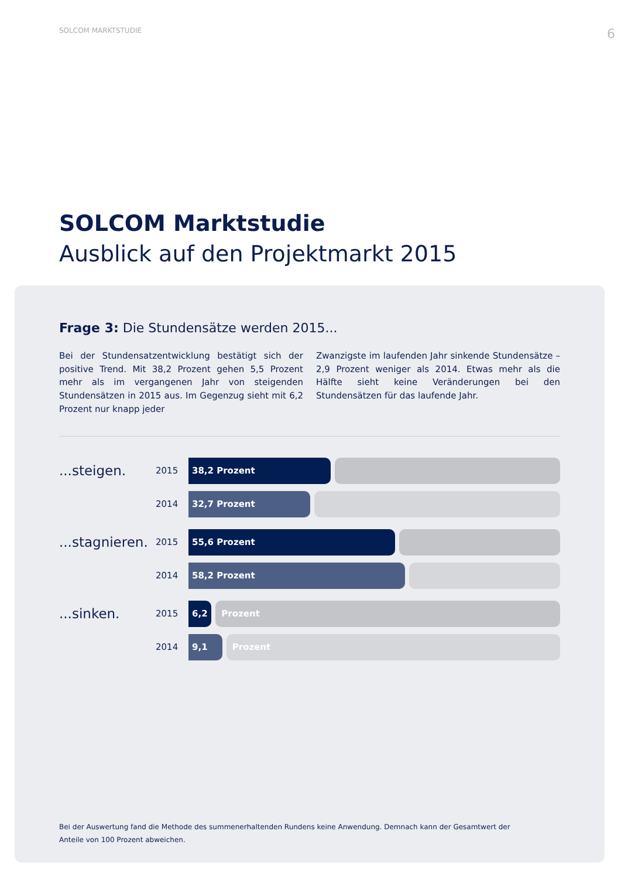SOLCOM MARKTSTUDIE 6
SOLCOM Marktstudie
Ausblick auf den Projektmarkt 2015
Frage 3: Die Stundensätze werden 2015...
Bei der Stundensatzentwicklung bestätigt sich der positive Trend. Mit 38,2 Prozent gehen 5,5 Prozent mehr als im vergangenen Jahr von steigenden Stundensätzen in 2015 aus. Im Gegenzug sieht mit 6,2 Prozent nur knapp jeder
Zwanzigste im laufenden Jahr sinkende Stundensätze – 2,9 Prozent weniger als 2014. Etwas mehr als die Hälfte sieht keine Veränderungen bei den Stundensätzen für das laufende Jahr.
...steigen.
2015
38,2 Prozent
2014
32,7 Prozent
...stagnieren.
2015
55,6 Prozent
2014
58,2 Prozent
...sinken.
2015
6,2 Prozent
2014
9,1 Prozent
Bei der Auswertung fand die Methode des summenerhaltenden Rundens keine Anwendung. Demnach kann der Gesamtwert der Anteile von 100 Prozent abweichen.